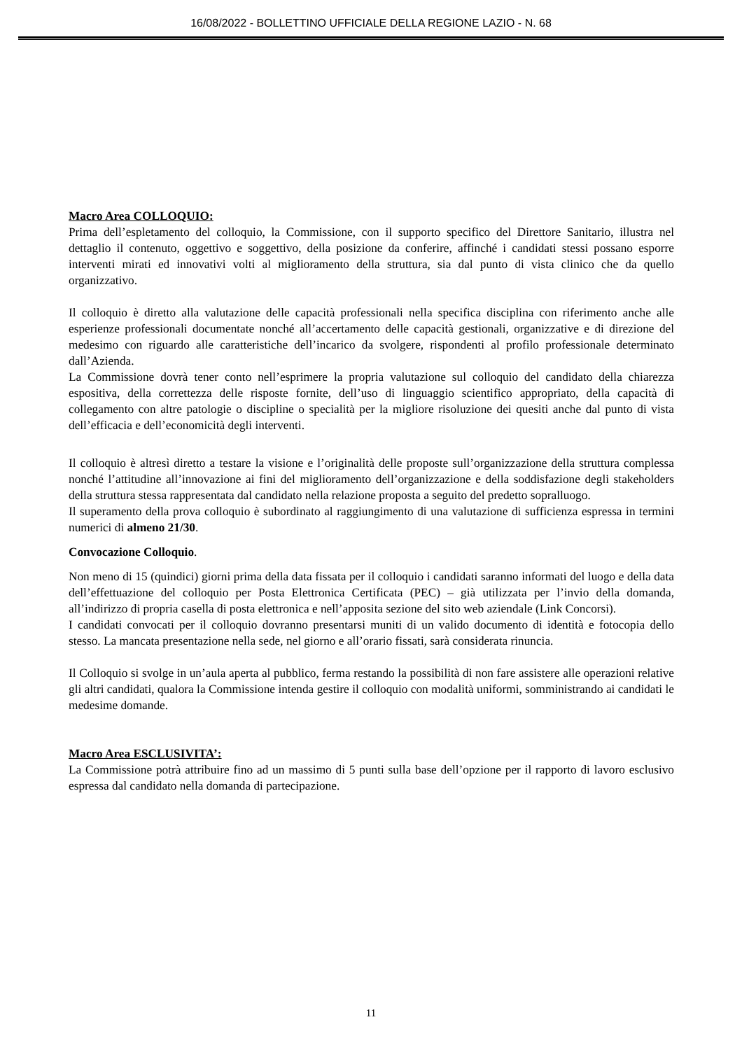16/08/2022 - BOLLETTINO UFFICIALE DELLA REGIONE LAZIO - N. 68
Macro Area COLLOQUIO:
Prima dell’espletamento del colloquio, la Commissione, con il supporto specifico del Direttore Sanitario, illustra nel dettaglio il contenuto, oggettivo e soggettivo, della posizione da conferire, affinché i candidati stessi possano esporre interventi mirati ed innovativi volti al miglioramento della struttura, sia dal punto di vista clinico che da quello organizzativo.
Il colloquio è diretto alla valutazione delle capacità professionali nella specifica disciplina con riferimento anche alle esperienze professionali documentate nonché all’accertamento delle capacità gestionali, organizzative e di direzione del medesimo con riguardo alle caratteristiche dell’incarico da svolgere, rispondenti al profilo professionale determinato dall’Azienda.
La Commissione dovrà tener conto nell’esprimere la propria valutazione sul colloquio del candidato della chiarezza espositiva, della correttezza delle risposte fornite, dell’uso di linguaggio scientifico appropriato, della capacità di collegamento con altre patologie o discipline o specialità per la migliore risoluzione dei quesiti anche dal punto di vista dell’efficacia e dell’economicità degli interventi.
Il colloquio è altresì diretto a testare la visione e l’originalità delle proposte sull’organizzazione della struttura complessa nonché l’attitudine all’innovazione ai fini del miglioramento dell’organizzazione e della soddisfazione degli stakeholders della struttura stessa rappresentata dal candidato nella relazione proposta a seguito del predetto sopralluogo.
Il superamento della prova colloquio è subordinato al raggiungimento di una valutazione di sufficienza espressa in termini numerici di almeno 21/30.
Convocazione Colloquio.
Non meno di 15 (quindici) giorni prima della data fissata per il colloquio i candidati saranno informati del luogo e della data dell’effettuazione del colloquio per Posta Elettronica Certificata (PEC) – già utilizzata per l’invio della domanda, all’indirizzo di propria casella di posta elettronica e nell’apposita sezione del sito web aziendale (Link Concorsi).
I candidati convocati per il colloquio dovranno presentarsi muniti di un valido documento di identità e fotocopia dello stesso. La mancata presentazione nella sede, nel giorno e all’orario fissati, sarà considerata rinuncia.
Il Colloquio si svolge in un’aula aperta al pubblico, ferma restando la possibilità di non fare assistere alle operazioni relative gli altri candidati, qualora la Commissione intenda gestire il colloquio con modalità uniformi, somministrando ai candidati le medesime domande.
Macro Area ESCLUSIVITA’:
La Commissione potrà attribuire fino ad un massimo di 5 punti sulla base dell’opzione per il rapporto di lavoro esclusivo espressa dal candidato nella domanda di partecipazione.
11